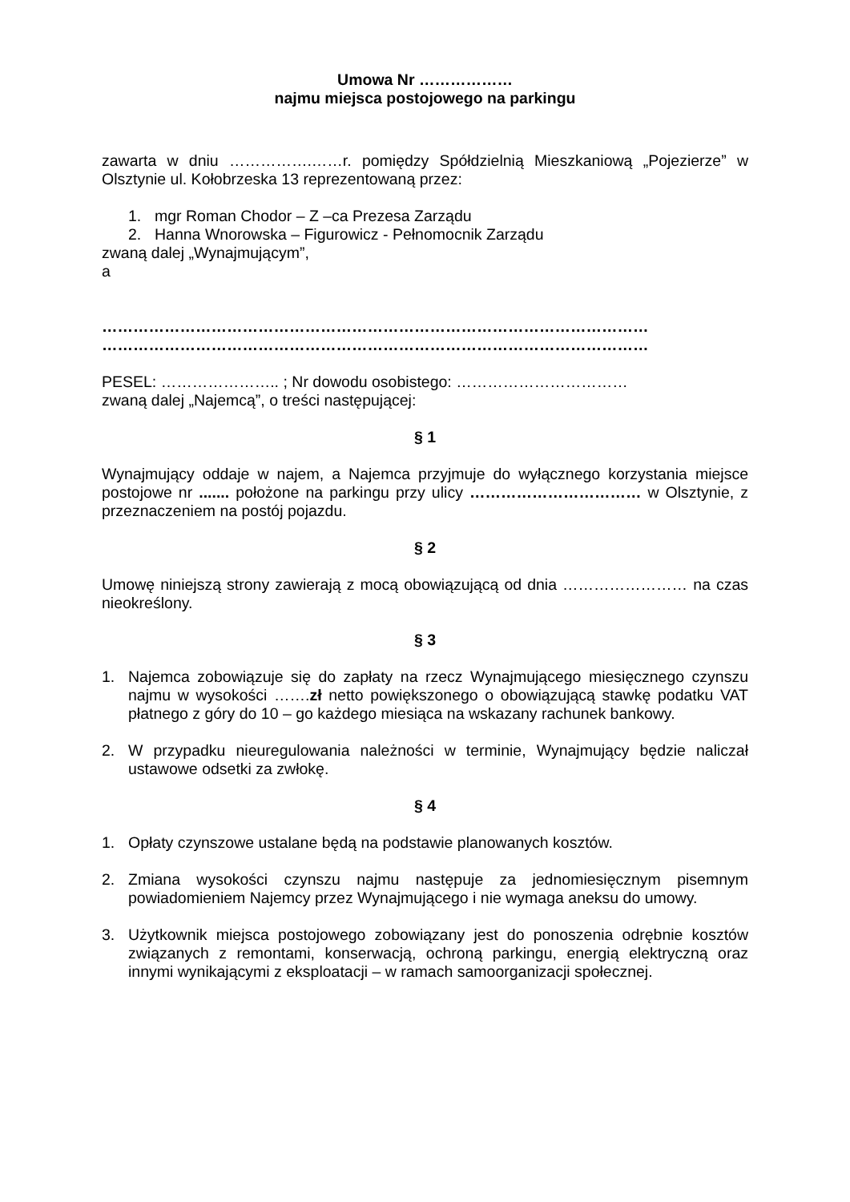Umowa Nr ………………
najmu miejsca postojowego na parkingu
zawarta w dniu …………….……r. pomiędzy Spółdzielnią Mieszkaniową „Pojezierze” w Olsztynie ul. Kołobrzeska 13 reprezentowaną przez:
1. mgr Roman Chodor – Z –ca Prezesa Zarządu
2. Hanna Wnorowska – Figurowicz - Pełnomocnik Zarządu
zwaną dalej „Wynajmującym”,
a
……………………………………………………………………………………………
……………………………………………………………………………………………
PESEL: ………………….. ; Nr dowodu osobistego: ……………………………
zwaną dalej „Najemcą”, o treści następującej:
§ 1
Wynajmujący oddaje w najem, a Najemca przyjmuje do wyłącznego korzystania miejsce postojowe nr ....... położone na parkingu przy ulicy …………………………… w Olsztynie, z przeznaczeniem na postój pojazdu.
§ 2
Umowę niniejszą strony zawierają z mocą obowiązującą od dnia …………………… na czas nieokreślony.
§ 3
1. Najemca zobowiązuje się do zapłaty na rzecz Wynajmującego miesięcznego czynszu najmu w wysokości …….zł netto powiększonego o obowiązującą stawkę podatku VAT płatnego z góry do 10 – go każdego miesiąca na wskazany rachunek bankowy.
2. W przypadku nieuregulowania należności w terminie, Wynajmujący będzie naliczał ustawowe odsetki za zwłokę.
§ 4
1. Opłaty czynszowe ustalane będą na podstawie planowanych kosztów.
2. Zmiana wysokości czynszu najmu następuje za jednomiesięcznym pisemnym powiadomieniem Najemcy przez Wynajmującego i nie wymaga aneksu do umowy.
3. Użytkownik miejsca postojowego zobowiązany jest do ponoszenia odrębnie kosztów związanych z remontami, konserwacją, ochroną parkingu, energią elektryczną oraz innymi wynikającymi z eksploatacji – w ramach samoorganizacji społecznej.